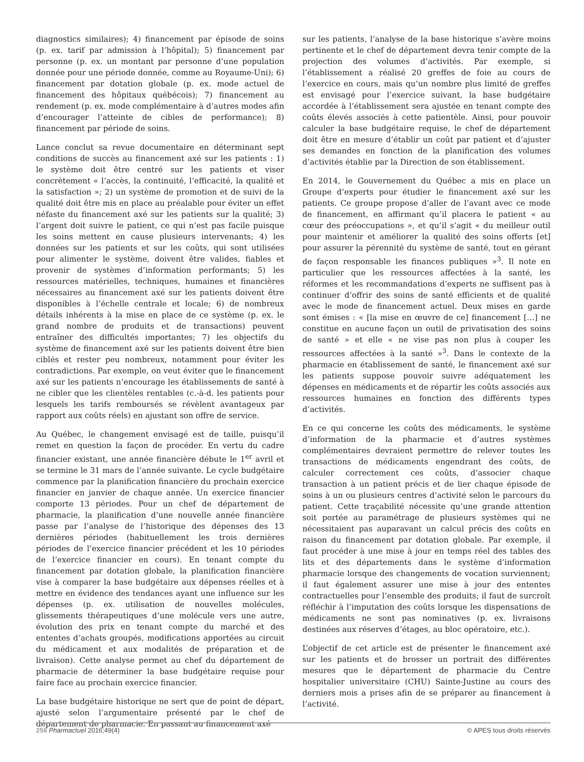diagnostics similaires); 4) financement par épisode de soins (p. ex. tarif par admission à l’hôpital); 5) financement par personne (p. ex. un montant par personne d’une population donnée pour une période donnée, comme au Royaume-Uni); 6) financement par dotation globale (p. ex. mode actuel de financement des hôpitaux québécois); 7) financement au rendement (p. ex. mode complémentaire à d’autres modes afin d’encourager l’atteinte de cibles de performance); 8) financement par période de soins.
Lance conclut sa revue documentaire en déterminant sept conditions de succès au financement axé sur les patients : 1) le système doit être centré sur les patients et viser concrètement « l’accès, la continuité, l’efficacité, la qualité et la satisfaction »; 2) un système de promotion et de suivi de la qualité doit être mis en place au préalable pour éviter un effet néfaste du financement axé sur les patients sur la qualité; 3) l’argent doit suivre le patient, ce qui n’est pas facile puisque les soins mettent en cause plusieurs intervenants; 4) les données sur les patients et sur les coûts, qui sont utilisées pour alimenter le système, doivent être valides, fiables et provenir de systèmes d’information performants; 5) les ressources matérielles, techniques, humaines et financières nécessaires au financement axé sur les patients doivent être disponibles à l’échelle centrale et locale; 6) de nombreux détails inhérents à la mise en place de ce système (p. ex. le grand nombre de produits et de transactions) peuvent entraîner des difficultés importantes; 7) les objectifs du système de financement axé sur les patients doivent être bien ciblés et rester peu nombreux, notamment pour éviter les contradictions. Par exemple, on veut éviter que le financement axé sur les patients n’encourage les établissements de santé à ne cibler que les clientèles rentables (c.-à-d. les patients pour lesquels les tarifs remboursés se révèlent avantageux par rapport aux coûts réels) en ajustant son offre de service.
Au Québec, le changement envisagé est de taille, puisqu’il remet en question la façon de procéder. En vertu du cadre financier existant, une année financière débute le 1<sup>er</sup> avril et se termine le 31 mars de l’année suivante. Le cycle budgétaire commence par la planification financière du prochain exercice financier en janvier de chaque année. Un exercice financier comporte 13 périodes. Pour un chef de département de pharmacie, la planification d’une nouvelle année financière passe par l’analyse de l’historique des dépenses des 13 dernières périodes (habituellement les trois dernières périodes de l’exercice financier précédent et les 10 périodes de l’exercice financier en cours). En tenant compte du financement par dotation globale, la planification financière vise à comparer la base budgétaire aux dépenses réelles et à mettre en évidence des tendances ayant une influence sur les dépenses (p. ex. utilisation de nouvelles molécules, glissements thérapeutiques d’une molécule vers une autre, évolution des prix en tenant compte du marché et des ententes d’achats groupés, modifications apportées au circuit du médicament et aux modalités de préparation et de livraison). Cette analyse permet au chef du département de pharmacie de déterminer la base budgétaire requise pour faire face au prochain exercice financier.
La base budgétaire historique ne sert que de point de départ, ajusté selon l’argumentaire présenté par le chef de département de pharmacie. En passant au financement axé
sur les patients, l’analyse de la base historique s’avère moins pertinente et le chef de département devra tenir compte de la projection des volumes d’activités. Par exemple, si l’établissement a réalisé 20 greffes de foie au cours de l’exercice en cours, mais qu’un nombre plus limité de greffes est envisagé pour l’exercice suivant, la base budgétaire accordée à l’établissement sera ajustée en tenant compte des coûts élevés associés à cette patientèle. Ainsi, pour pouvoir calculer la base budgétaire requise, le chef de département doit être en mesure d’établir un coût par patient et d’ajuster ses demandes en fonction de la planification des volumes d’activités établie par la Direction de son établissement.
En 2014, le Gouvernement du Québec a mis en place un Groupe d’experts pour étudier le financement axé sur les patients. Ce groupe propose d’aller de l’avant avec ce mode de financement, en affirmant qu’il placera le patient « au cœur des préoccupations », et qu’il s’agit « du meilleur outil pour maintenir et améliorer la qualité des soins offerts [et] pour assurer la pérennité du système de santé, tout en gérant de façon responsable les finances publiques »<sup>3</sup>. Il note en particulier que les ressources affectées à la santé, les réformes et les recommandations d’experts ne suffisent pas à continuer d’offrir des soins de santé efficients et de qualité avec le mode de financement actuel. Deux mises en garde sont émises : « [la mise en œuvre de ce] financement […] ne constitue en aucune façon un outil de privatisation des soins de santé » et elle « ne vise pas non plus à couper les ressources affectées à la santé »<sup>3</sup>. Dans le contexte de la pharmacie en établissement de santé, le financement axé sur les patients suppose pouvoir suivre adéquatement les dépenses en médicaments et de répartir les coûts associés aux ressources humaines en fonction des différents types d’activités.
En ce qui concerne les coûts des médicaments, le système d’information de la pharmacie et d’autres systèmes complémentaires devraient permettre de relever toutes les transactions de médicaments engendrant des coûts, de calculer correctement ces coûts, d’associer chaque transaction à un patient précis et de lier chaque épisode de soins à un ou plusieurs centres d’activité selon le parcours du patient. Cette traçabilité nécessite qu’une grande attention soit portée au paramétrage de plusieurs systèmes qui ne nécessitaient pas auparavant un calcul précis des coûts en raison du financement par dotation globale. Par exemple, il faut procéder à une mise à jour en temps réel des tables des lits et des départements dans le système d’information pharmacie lorsque des changements de vocation surviennent; il faut également assurer une mise à jour des ententes contractuelles pour l’ensemble des produits; il faut de surcroît réfléchir à l’imputation des coûts lorsque les dispensations de médicaments ne sont pas nominatives (p. ex. livraisons destinées aux réserves d’étages, au bloc opératoire, etc.).
L’objectif de cet article est de présenter le financement axé sur les patients et de brosser un portrait des différentes mesures que le département de pharmacie du Centre hospitalier universitaire (CHU) Sainte-Justine au cours des derniers mois a prises afin de se préparer au financement à l’activité.
256 Pharmactuel 2016;49(4) © APES tous droits réservés